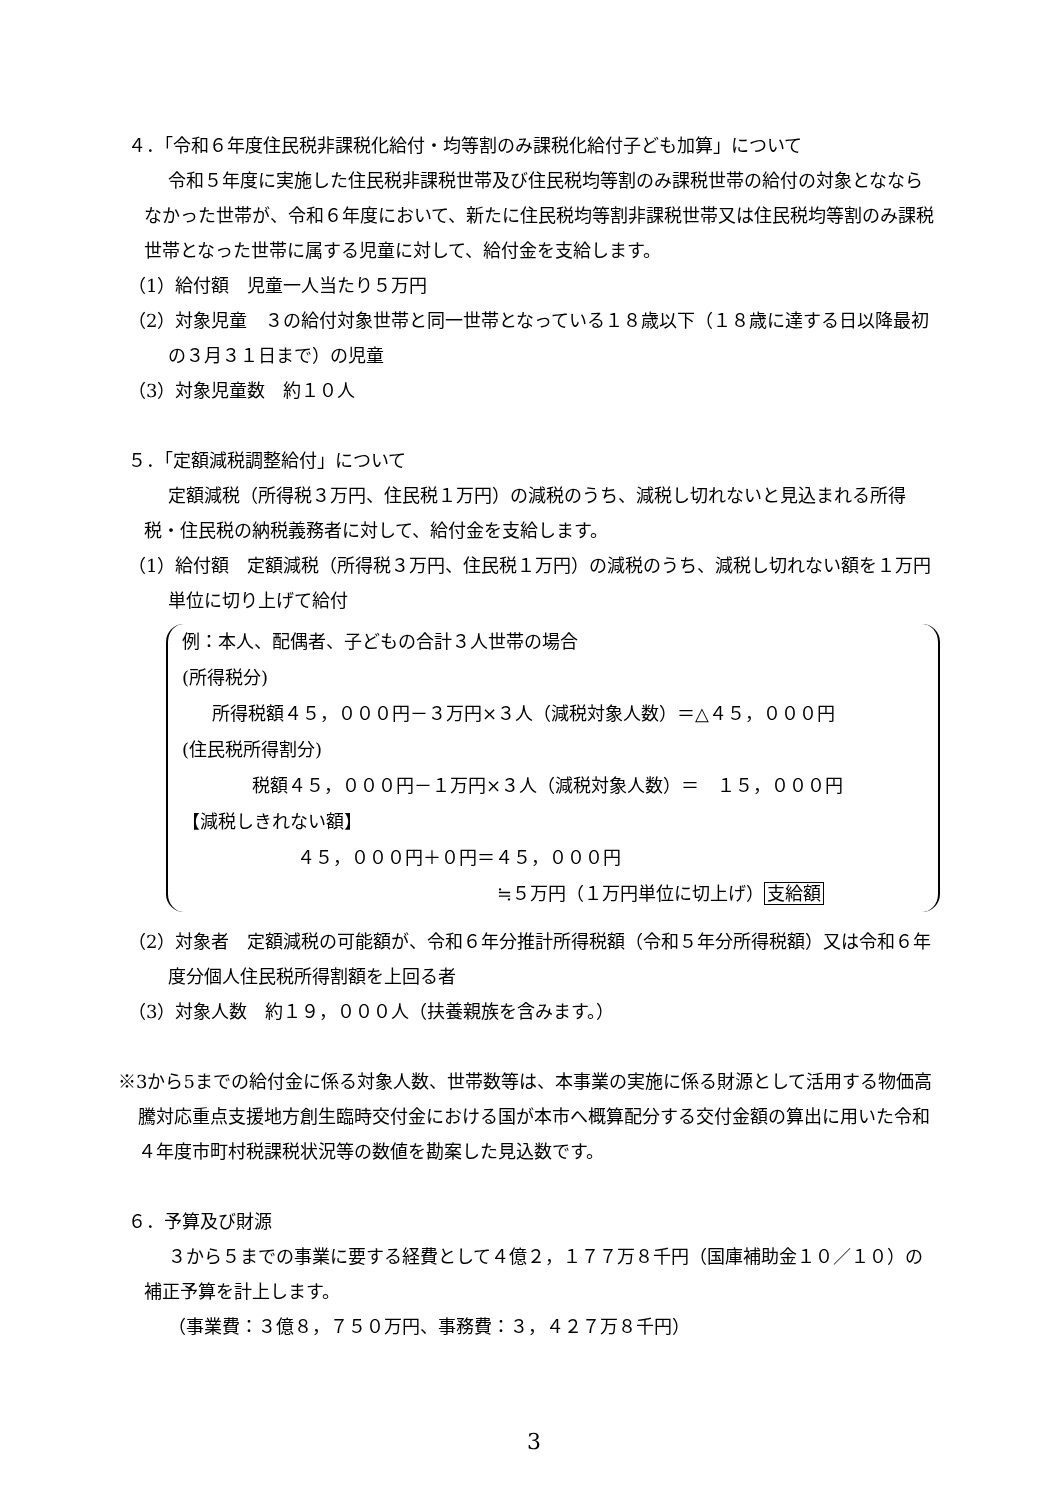４．「令和６年度住民税非課税化給付・均等割のみ課税化給付子ども加算」について
令和５年度に実施した住民税非課税世帯及び住民税均等割のみ課税世帯の給付の対象となならなかった世帯が、令和６年度において、新たに住民税均等割非課税世帯又は住民税均等割のみ課税世帯となった世帯に属する児童に対して、給付金を支給します。
（1）給付額　児童一人当たり５万円
（2）対象児童　３の給付対象世帯と同一世帯となっている１８歳以下（１８歳に達する日以降最初の３月３１日まで）の児童
（3）対象児童数　約１０人
５．「定額減税調整給付」について
定額減税（所得税３万円、住民税１万円）の減税のうち、減税し切れないと見込まれる所得税・住民税の納税義務者に対して、給付金を支給します。
（1）給付額　定額減税（所得税３万円、住民税１万円）の減税のうち、減税し切れない額を１万円単位に切り上げて給付
例：本人、配偶者、子どもの合計３人世帯の場合
(所得税分)
所得税額４５，０００円－３万円×３人（減税対象人数）＝△４５，０００円
(住民税所得割分)
税額４５，０００円－１万円×３人（減税対象人数）＝　１５，０００円
【減税しきれない額】
４５，０００円＋０円＝４５，０００円
≒５万円（１万円単位に切上げ）支給額
（2）対象者　定額減税の可能額が、令和６年分推計所得税額（令和５年分所得税額）又は令和６年度分個人住民税所得割額を上回る者
（3）対象人数　約１９，０００人（扶養親族を含みます。）
※3から5までの給付金に係る対象人数、世帯数等は、本事業の実施に係る財源として活用する物価高騰対応重点支援地方創生臨時交付金における国が本市へ概算配分する交付金額の算出に用いた令和４年度市町村税課税状況等の数値を勘案した見込数です。
６．予算及び財源
３から５までの事業に要する経費として４億２，１７７万８千円（国庫補助金１０／１０）の補正予算を計上します。
（事業費：３億８，７５０万円、事務費：３，４２７万８千円）
3